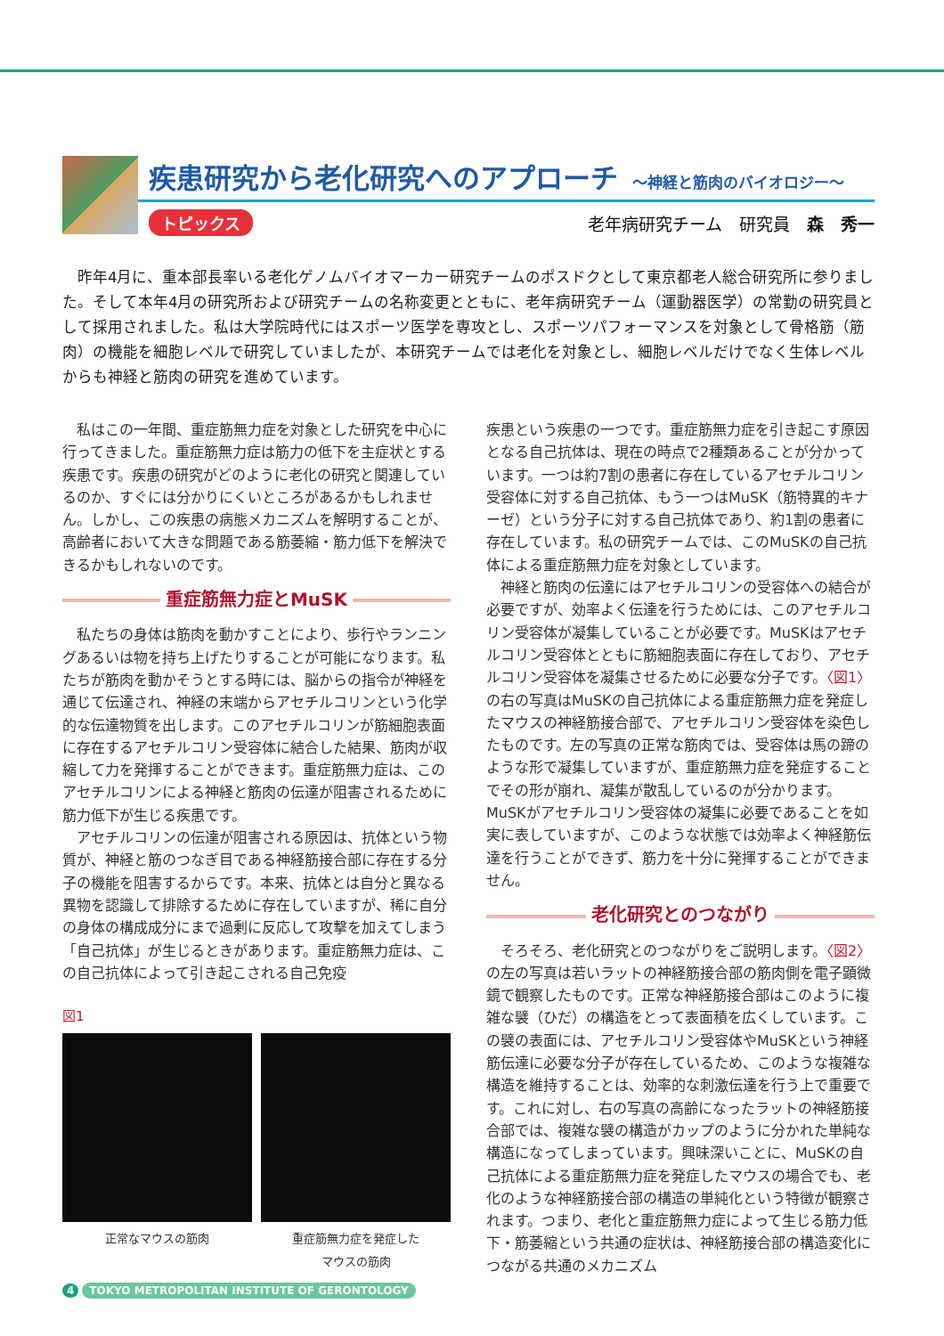疾患研究から老化研究へのアプローチ 〜神経と筋肉のバイオロジー〜
トピックス 老年病研究チーム　研究員　森　秀一
　昨年4月に、重本部長率いる老化ゲノムバイオマーカー研究チームのポスドクとして東京都老人総合研究所に参りました。そして本年4月の研究所および研究チームの名称変更とともに、老年病研究チーム（運動器医学）の常勤の研究員として採用されました。私は大学院時代にはスポーツ医学を専攻とし、スポーツパフォーマンスを対象として骨格筋（筋肉）の機能を細胞レベルで研究していましたが、本研究チームでは老化を対象とし、細胞レベルだけでなく生体レベルからも神経と筋肉の研究を進めています。
私はこの一年間、重症筋無力症を対象とした研究を中心に行ってきました。重症筋無力症は筋力の低下を主症状とする疾患です。疾患の研究がどのように老化の研究と関連しているのか、すぐには分かりにくいところがあるかもしれません。しかし、この疾患の病態メカニズムを解明することが、高齢者において大きな問題である筋萎縮・筋力低下を解決できるかもしれないのです。
重症筋無力症とMuSK
私たちの身体は筋肉を動かすことにより、歩行やランニングあるいは物を持ち上げたりすることが可能になります。私たちが筋肉を動かそうとする時には、脳からの指令が神経を通じて伝達され、神経の末端からアセチルコリンという化学的な伝達物質を出します。このアセチルコリンが筋細胞表面に存在するアセチルコリン受容体に結合した結果、筋肉が収縮して力を発揮することができます。重症筋無力症は、このアセチルコリンによる神経と筋肉の伝達が阻害されるために筋力低下が生じる疾患です。
アセチルコリンの伝達が阻害される原因は、抗体という物質が、神経と筋のつなぎ目である神経筋接合部に存在する分子の機能を阻害するからです。本来、抗体とは自分と異なる異物を認識して排除するために存在していますが、稀に自分の身体の構成成分にまで過剰に反応して攻撃を加えてしまう「自己抗体」が生じるときがあります。重症筋無力症は、この自己抗体によって引き起こされる自己免疫
図1
正常なマウスの筋肉 重症筋無力症を発症した
マウスの筋肉
疾患という疾患の一つです。重症筋無力症を引き起こす原因となる自己抗体は、現在の時点で2種類あることが分かっています。一つは約7割の患者に存在しているアセチルコリン受容体に対する自己抗体、もう一つはMuSK（筋特異的キナーゼ）という分子に対する自己抗体であり、約1割の患者に存在しています。私の研究チームでは、このMuSKの自己抗体による重症筋無力症を対象としています。
神経と筋肉の伝達にはアセチルコリンの受容体への結合が必要ですが、効率よく伝達を行うためには、このアセチルコリン受容体が凝集していることが必要です。MuSKはアセチルコリン受容体とともに筋細胞表面に存在しており、アセチルコリン受容体を凝集させるために必要な分子です。〈図1〉の右の写真はMuSKの自己抗体による重症筋無力症を発症したマウスの神経筋接合部で、アセチルコリン受容体を染色したものです。左の写真の正常な筋肉では、受容体は馬の蹄のような形で凝集していますが、重症筋無力症を発症することでその形が崩れ、凝集が散乱しているのが分かります。MuSKがアセチルコリン受容体の凝集に必要であることを如実に表していますが、このような状態では効率よく神経筋伝達を行うことができず、筋力を十分に発揮することができません。
老化研究とのつながり
そろそろ、老化研究とのつながりをご説明します。〈図2〉の左の写真は若いラットの神経筋接合部の筋肉側を電子顕微鏡で観察したものです。正常な神経筋接合部はこのように複雑な襞（ひだ）の構造をとって表面積を広くしています。この襞の表面には、アセチルコリン受容体やMuSKという神経筋伝達に必要な分子が存在しているため、このような複雑な構造を維持することは、効率的な刺激伝達を行う上で重要です。これに対し、右の写真の高齢になったラットの神経筋接合部では、複雑な襞の構造がカップのように分かれた単純な構造になってしまっています。興味深いことに、MuSKの自己抗体による重症筋無力症を発症したマウスの場合でも、老化のような神経筋接合部の構造の単純化という特徴が観察されます。つまり、老化と重症筋無力症によって生じる筋力低下・筋萎縮という共通の症状は、神経筋接合部の構造変化につながる共通のメカニズム
4 TOKYO METROPOLITAN INSTITUTE OF GERONTOLOGY